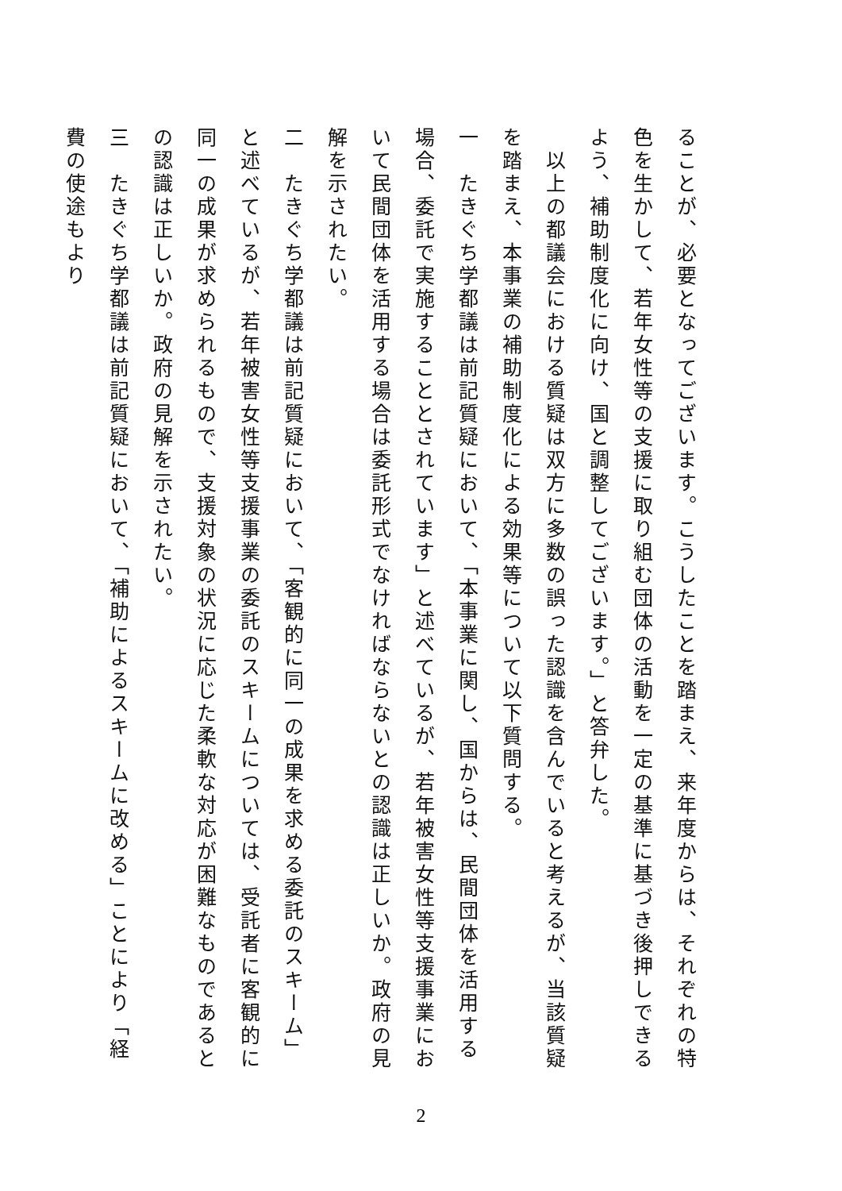ることが、必要となってございます。こうしたことを踏まえ、来年度からは、それぞれの特色を生かして、若年女性等の支援に取り組む団体の活動を一定の基準に基づき後押しできるよう、補助制度化に向け、国と調整してございます。」と答弁した。
　以上の都議会における質疑は双方に多数の誤った認識を含んでいると考えるが、当該質疑を踏まえ、本事業の補助制度化による効果等について以下質問する。
一　たきぐち学都議は前記質疑において、「本事業に関し、国からは、民間団体を活用する場合、委託で実施することとされています」と述べているが、若年被害女性等支援事業において民間団体を活用する場合は委託形式でなければならないとの認識は正しいか。政府の見解を示されたい。
二　たきぐち学都議は前記質疑において、「客観的に同一の成果を求める委託のスキーム」と述べているが、若年被害女性等支援事業の委託のスキームについては、受託者に客観的に同一の成果が求められるもので、支援対象の状況に応じた柔軟な対応が困難なものであるとの認識は正しいか。政府の見解を示されたい。
三　たきぐち学都議は前記質疑において、「補助によるスキームに改める」ことにより「経費の使途もより
2